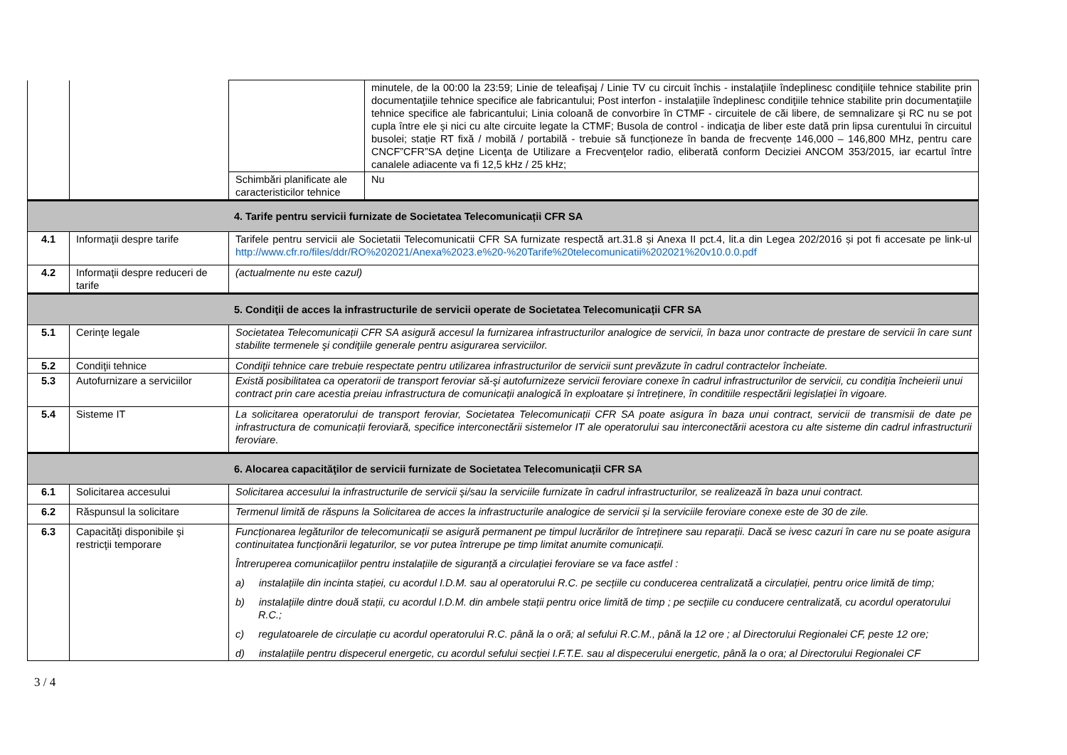| | | | minutele, de la 00:00 la 23:59; Linie de teleafişaj / Linie TV cu circuit închis - instalaţiile îndeplinesc condiţiile tehnice stabilite prin documentaţiile tehnice specifice ale fabricantului; Post interfon - instalaţiile îndeplinesc condiţiile tehnice stabilite prin documentaţiile tehnice specifice ale fabricantului; Linia coloană de convorbire în CTMF - circuitele de căi libere, de semnalizare şi RC nu se pot cupla între ele şi nici cu alte circuite legate la CTMF; Busola de control - indicaţia de liber este dată prin lipsa curentului în circuitul busolei; stație RT fixă / mobilă / portabilă - trebuie să funcționeze în banda de frecvențe 146,000 – 146,800 MHz, pentru care CNCF”CFR”SA deţine Licenţa de Utilizare a Frecvenţelor radio, eliberată conform Deciziei ANCOM 353/2015, iar ecartul între canalele adiacente va fi 12,5 kHz / 25 kHz; |
| | | Schimbări planificate ale caracteristicilor tehnice | Nu |
| 4. Tarife pentru servicii furnizate de Societatea Telecomunicații CFR SA | | | |
| 4.1 | Informaţii despre tarife | Tarifele pentru servicii ale Societatii Telecomunicatii CFR SA furnizate respectă art.31.8 și Anexa II pct.4, lit.a din Legea 202/2016 și pot fi accesate pe link-ul http://www.cfr.ro/files/ddr/RO%202021/Anexa%2023.e%20-%20Tarife%20telecomunicatii%202021%20v10.0.0.pdf | |
| 4.2 | Informaţii despre reduceri de tarife | (actualmente nu este cazul) | |
| 5. Condiţii de acces la infrastructurile de servicii operate de Societatea Telecomunicații CFR SA | | | |
| 5.1 | Cerinţe legale | Societatea Telecomunicații CFR SA asigură accesul la furnizarea infrastructurilor analogice de servicii, în baza unor contracte de prestare de servicii în care sunt stabilite termenele şi condiţiile generale pentru asigurarea serviciilor. | |
| 5.2 | Condiţii tehnice | Condiţii tehnice care trebuie respectate pentru utilizarea infrastructurilor de servicii sunt prevăzute în cadrul contractelor încheiate. | |
| 5.3 | Autofurnizare a serviciilor | Există posibilitatea ca operatorii de transport feroviar să-şi autofurnizeze servicii feroviare conexe în cadrul infrastructurilor de servicii, cu condiția încheierii unui contract prin care acestia preiau infrastructura de comunicații analogică în exploatare și întreținere, în conditiile respectării legislației în vigoare. | |
| 5.4 | Sisteme IT | La solicitarea operatorului de transport feroviar, Societatea Telecomunicații CFR SA poate asigura în baza unui contract, servicii de transmisii de date pe infrastructura de comunicații feroviară, specifice interconectării sistemelor IT ale operatorului sau interconectării acestora cu alte sisteme din cadrul infrastructurii feroviare. | |
| 6. Alocarea capacităţilor de servicii furnizate de Societatea Telecomunicații CFR SA | | | |
| 6.1 | Solicitarea accesului | Solicitarea accesului la infrastructurile de servicii şi/sau la serviciile furnizate în cadrul infrastructurilor, se realizează în baza unui contract. | |
| 6.2 | Răspunsul la solicitare | Termenul limită de răspuns la Solicitarea de acces la infrastructurile analogice de servicii și la serviciile feroviare conexe este de 30 de zile. | |
| 6.3 | Capacităţi disponibile şi restricţii temporare | Funcționarea legăturilor de telecomunicații se asigură permanent pe timpul lucrărilor de întreținere sau reparații. Dacă se ivesc cazuri în care nu se poate asigura continuitatea funcționării legaturilor, se vor putea întrerupe pe timp limitat anumite comunicații. Întreruperea comunicațiilor pentru instalațiile de siguranță a circulației feroviare se va face astfel : a) instalațiile din incinta stației, cu acordul I.D.M. sau al operatorului R.C. pe secțiile cu conducerea centralizată a circulației, pentru orice limită de timp; b) instalațiile dintre două stații, cu acordul I.D.M. din ambele stații pentru orice limită de timp ; pe secțiile cu conducere centralizată, cu acordul operatorului R.C.; c) regulatoarele de circulație cu acordul operatorului R.C. până la o oră; al sefului R.C.M., până la 12 ore ; al Directorului Regionalei CF, peste 12 ore; d) instalațiile pentru dispecerul energetic, cu acordul sefului secției I.F.T.E. sau al dispecerului energetic, până la o ora; al Directorului Regionalei CF | |
3 / 4